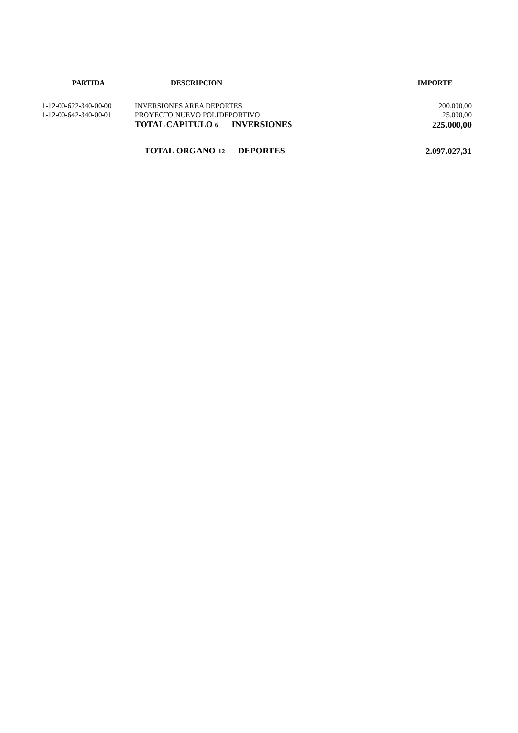| PARTIDA | DESCRIPCION | IMPORTE |
| --- | --- | --- |
| 1-12-00-622-340-00-00 | INVERSIONES AREA DEPORTES | 200.000,00 |
| 1-12-00-642-340-00-01 | PROYECTO NUEVO POLIDEPORTIVO | 25.000,00 |
| | TOTAL CAPITULO 6 INVERSIONES | 225.000,00 |
| | TOTAL ORGANO 12 DEPORTES | 2.097.027,31 |